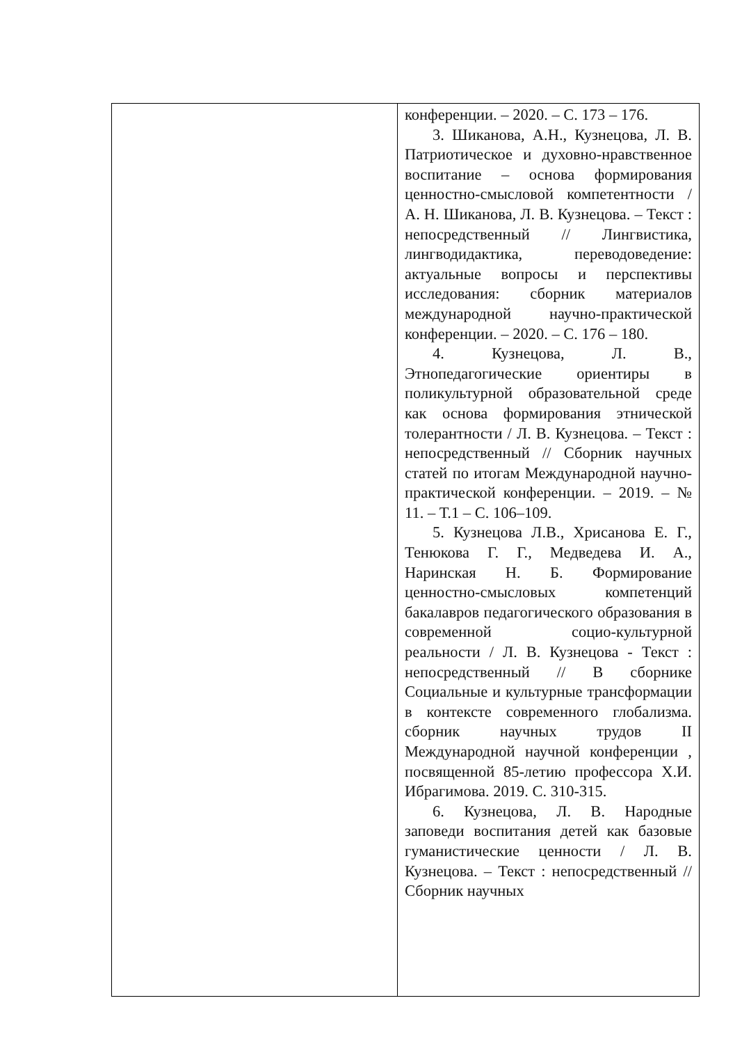| | конференции. – 2020. – С. 173 – 176. 3. Шиканова, А.Н., Кузнецова, Л. В. Патриотическое и духовно-нравственное воспитание – основа формирования ценностно-смысловой компетентности / А. Н. Шиканова, Л. В. Кузнецова. – Текст : непосредственный // Лингвистика, лингводидактика, переводоведение: актуальные вопросы и перспективы исследования: сборник материалов международной научно-практической конференции. – 2020. – С. 176 – 180. 4. Кузнецова, Л. В., Этнопедагогические ориентиры в поликультурной образовательной среде как основа формирования этнической толерантности / Л. В. Кузнецова. – Текст : непосредственный // Сборник научных статей по итогам Международной научно-практической конференции. – 2019. – № 11. – Т.1 – С. 106–109. 5. Кузнецова Л.В., Хрисанова Е. Г., Тенюкова Г. Г., Медведева И. А., Наринская Н. Б. Формирование ценностно-смысловых компетенций бакалавров педагогического образования в современной социо-культурной реальности / Л. В. Кузнецова - Текст : непосредственный // В сборнике Социальные и культурные трансформации в контексте современного глобализма. сборник научных трудов II Международной научной конференции , посвященной 85-летию профессора Х.И. Ибрагимова. 2019. С. 310-315. 6. Кузнецова, Л. В. Народные заповеди воспитания детей как базовые гуманистические ценности / Л. В. Кузнецова. – Текст : непосредственный // Сборник научных |